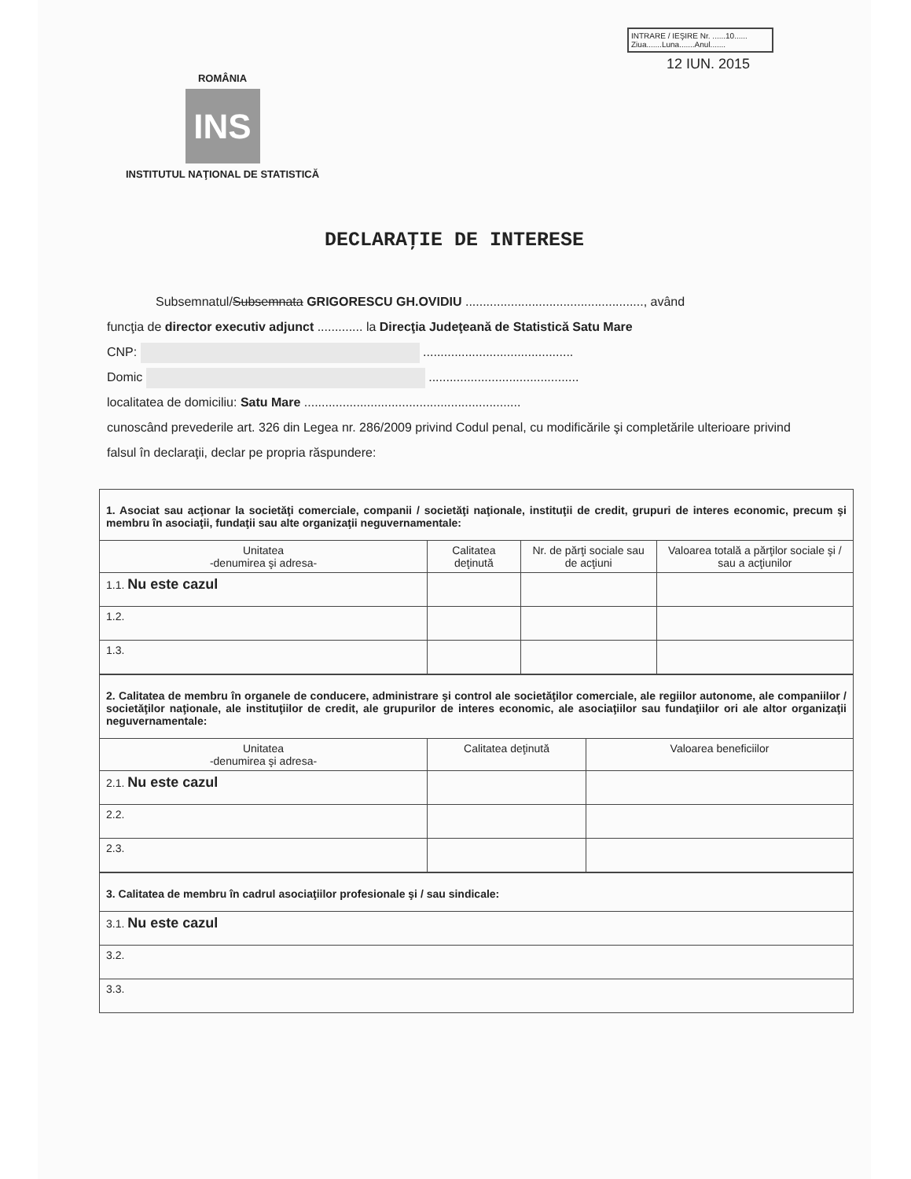INTRARE / IEŞIRE Nr. ......10......
Ziua.......Luna.......Anul.......
12 IUN. 2015
ROMÂNIA
INS
INSTITUTUL NAŢIONAL DE STATISTICĂ
DECLARAŢIE DE INTERESE
Subsemnatul/Subsemnata GRIGORESCU GH.OVIDIU ..................................................., având
funcţia de director executiv adjunct ............. la Direcţia Judeţeană de Statistică Satu Mare
CNP: ...........................................
Domic ...........................................
localitatea de domiciliu: Satu Mare ..............................................................
cunoscând prevederile art. 326 din Legea nr. 286/2009 privind Codul penal, cu modificările şi completările ulterioare privind falsul în declaraţii, declar pe propria răspundere:
| 1. Asociat sau acţionar la societăţi comerciale, companii / societăţi naţionale, instituţii de credit, grupuri de interes economic, precum şi membru în asociaţii, fundaţii sau alte organizaţii neguvernamentale: | | | |
| Unitatea -denumirea şi adresa- | Calitatea deţinută | Nr. de părţi sociale sau de acţiuni | Valoarea totală a părţilor sociale şi / sau a acţiunilor |
| 1.1. Nu este cazul | | | |
| 1.2. | | | |
| 1.3. | | | |
| 2. Calitatea de membru în organele de conducere, administrare şi control ale societăţilor comerciale, ale regiilor autonome, ale companiilor / societăţilor naţionale, ale instituţiilor de credit, ale grupurilor de interes economic, ale asociaţiilor sau fundaţiilor ori ale altor organizaţii neguvernamentale: | | |
| Unitatea -denumirea şi adresa- | Calitatea deţinută | Valoarea beneficiilor |
| 2.1. Nu este cazul | | |
| 2.2. | | |
| 2.3. | | |
| 3. Calitatea de membru în cadrul asociaţiilor profesionale şi / sau sindicale: |
| 3.1. Nu este cazul |
| 3.2. |
| 3.3. |